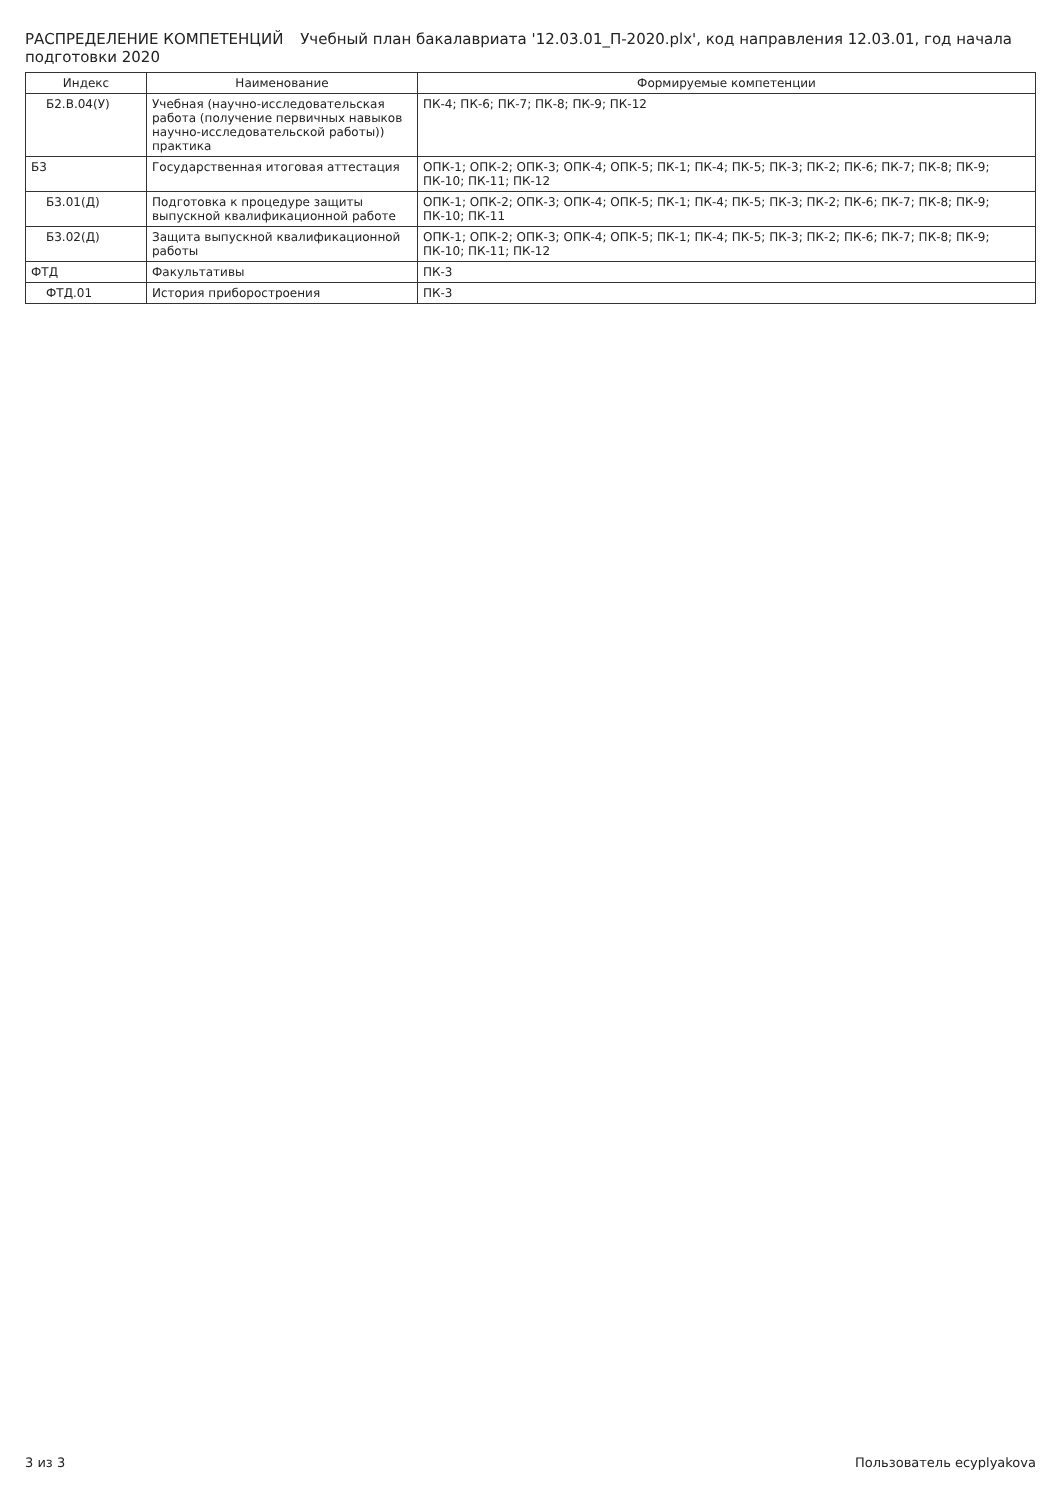РАСПРЕДЕЛЕНИЕ КОМПЕТЕНЦИЙ Учебный план бакалавриата '12.03.01_П-2020.plx', код направления 12.03.01, год начала подготовки 2020
| Индекс | Наименование | Формируемые компетенции |
| --- | --- | --- |
| Б2.В.04(У) | Учебная (научно-исследовательская работа (получение первичных навыков научно-исследовательской работы)) практика | ПК-4; ПК-6; ПК-7; ПК-8; ПК-9; ПК-12 |
| Б3 | Государственная итоговая аттестация | ОПК-1; ОПК-2; ОПК-3; ОПК-4; ОПК-5; ПК-1; ПК-4; ПК-5; ПК-3; ПК-2; ПК-6; ПК-7; ПК-8; ПК-9; ПК-10; ПК-11; ПК-12 |
| Б3.01(Д) | Подготовка к процедуре защиты выпускной квалификационной работе | ОПК-1; ОПК-2; ОПК-3; ОПК-4; ОПК-5; ПК-1; ПК-4; ПК-5; ПК-3; ПК-2; ПК-6; ПК-7; ПК-8; ПК-9; ПК-10; ПК-11 |
| Б3.02(Д) | Защита выпускной квалификационной работы | ОПК-1; ОПК-2; ОПК-3; ОПК-4; ОПК-5; ПК-1; ПК-4; ПК-5; ПК-3; ПК-2; ПК-6; ПК-7; ПК-8; ПК-9; ПК-10; ПК-11; ПК-12 |
| ФТД | Факультативы | ПК-3 |
| ФТД.01 | История приборостроения | ПК-3 |
3 из 3 Пользователь ecyplyakova